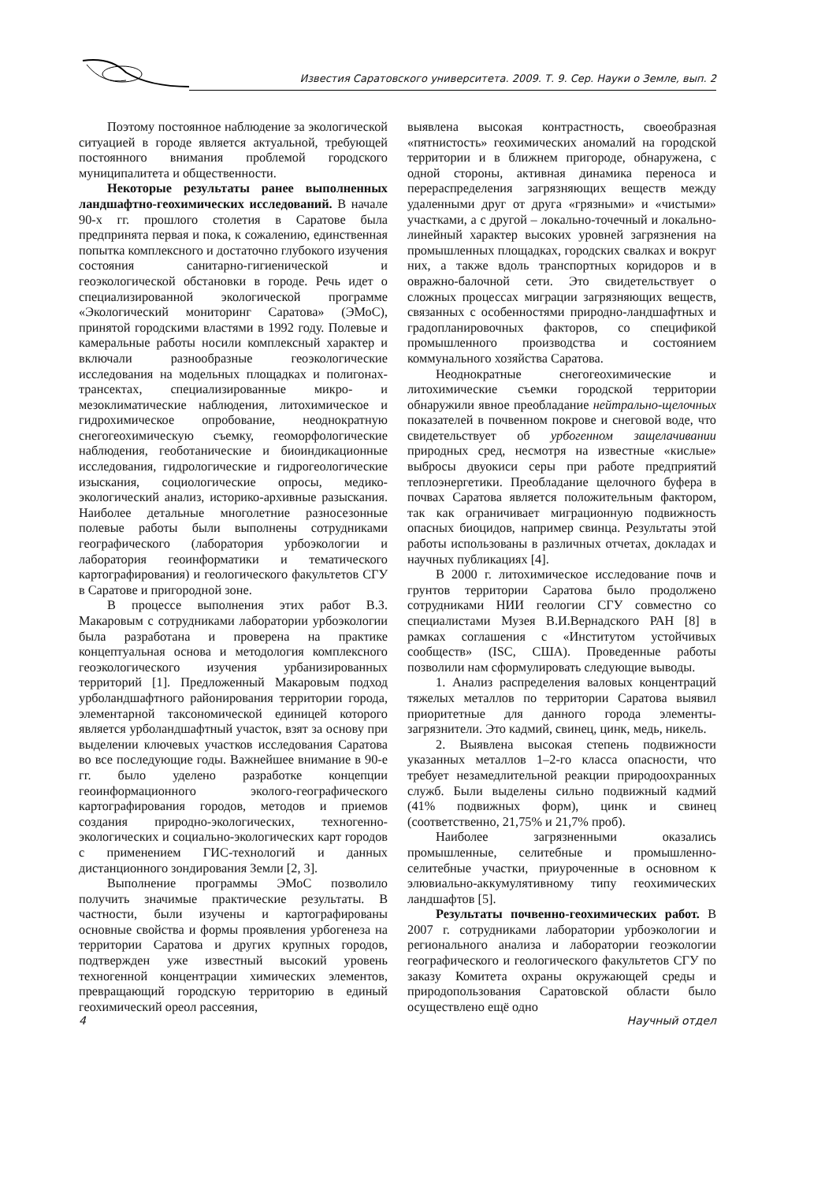Известия Саратовского университета. 2009. Т. 9. Сер. Науки о Земле, вып. 2
Поэтому постоянное наблюдение за экологической ситуацией в городе является актуальной, требующей постоянного внимания проблемой городского муниципалитета и общественности.
Некоторые результаты ранее выполненных ландшафтно-геохимических исследований. В начале 90-х гг. прошлого столетия в Саратове была предпринята первая и пока, к сожалению, единственная попытка комплексного и достаточно глубокого изучения состояния санитарно-гигиенической и геоэкологической обстановки в городе. Речь идет о специализированной экологической программе «Экологический мониторинг Саратова» (ЭМоС), принятой городскими властями в 1992 году. Полевые и камеральные работы носили комплексный характер и включали разнообразные геоэкологические исследования на модельных площадках и полигонах-трансектах, специализированные микро- и мезоклиматические наблюдения, литохимическое и гидрохимическое опробование, неоднократную снегогеохимическую съемку, геоморфологические наблюдения, геоботанические и биоиндикационные исследования, гидрологические и гидрогеологические изыскания, социологические опросы, медико-экологический анализ, историко-архивные разыскания. Наиболее детальные многолетние разносезонные полевые работы были выполнены сотрудниками географического (лаборатория урбоэкологии и лаборатория геоинформатики и тематического картографирования) и геологического факультетов СГУ в Саратове и пригородной зоне.
В процессе выполнения этих работ В.З. Макаровым с сотрудниками лаборатории урбоэкологии была разработана и проверена на практике концептуальная основа и методология комплексного геоэкологического изучения урбанизированных территорий [1]. Предложенный Макаровым подход урболандшафтного районирования территории города, элементарной таксономической единицей которого является урболандшафтный участок, взят за основу при выделении ключевых участков исследования Саратова во все последующие годы. Важнейшее внимание в 90-е гг. было уделено разработке концепции геоинформационного эколого-географического картографирования городов, методов и приемов создания природно-экологических, техногенно-экологических и социально-экологических карт городов с применением ГИС-технологий и данных дистанционного зондирования Земли [2, 3].
Выполнение программы ЭМоС позволило получить значимые практические результаты. В частности, были изучены и картографированы основные свойства и формы проявления урбогенеза на территории Саратова и других крупных городов, подтвержден уже известный высокий уровень техногенной концентрации химических элементов, превращающий городскую территорию в единый геохимический ореол рассеяния,
выявлена высокая контрастность, своеобразная «пятнистость» геохимических аномалий на городской территории и в ближнем пригороде, обнаружена, с одной стороны, активная динамика переноса и перераспределения загрязняющих веществ между удаленными друг от друга «грязными» и «чистыми» участками, а с другой – локально-точечный и локально-линейный характер высоких уровней загрязнения на промышленных площадках, городских свалках и вокруг них, а также вдоль транспортных коридоров и в овражно-балочной сети. Это свидетельствует о сложных процессах миграции загрязняющих веществ, связанных с особенностями природно-ландшафтных и градопланировочных факторов, со спецификой промышленного производства и состоянием коммунального хозяйства Саратова.
Неоднократные снегогеохимические и литохимические съемки городской территории обнаружили явное преобладание нейтрально-щелочных показателей в почвенном покрове и снеговой воде, что свидетельствует об урбогенном защелачивании природных сред, несмотря на известные «кислые» выбросы двуокиси серы при работе предприятий теплоэнергетики. Преобладание щелочного буфера в почвах Саратова является положительным фактором, так как ограничивает миграционную подвижность опасных биоцидов, например свинца. Результаты этой работы использованы в различных отчетах, докладах и научных публикациях [4].
В 2000 г. литохимическое исследование почв и грунтов территории Саратова было продолжено сотрудниками НИИ геологии СГУ совместно со специалистами Музея В.И.Вернадского РАН [8] в рамках соглашения с «Институтом устойчивых сообществ» (ISC, США). Проведенные работы позволили нам сформулировать следующие выводы.
1. Анализ распределения валовых концентраций тяжелых металлов по территории Саратова выявил приоритетные для данного города элементы-загрязнители. Это кадмий, свинец, цинк, медь, никель.
2. Выявлена высокая степень подвижности указанных металлов 1–2-го класса опасности, что требует незамедлительной реакции природоохранных служб. Были выделены сильно подвижный кадмий (41% подвижных форм), цинк и свинец (соответственно, 21,75% и 21,7% проб).
Наиболее загрязненными оказались промышленные, селитебные и промышленно-селитебные участки, приуроченные в основном к элювиально-аккумулятивному типу геохимических ландшафтов [5].
Результаты почвенно-геохимических работ. В 2007 г. сотрудниками лаборатории урбоэкологии и регионального анализа и лаборатории геоэкологии географического и геологического факультетов СГУ по заказу Комитета охраны окружающей среды и природопользования Саратовской области было осуществлено ещё одно
4 Научный отдел